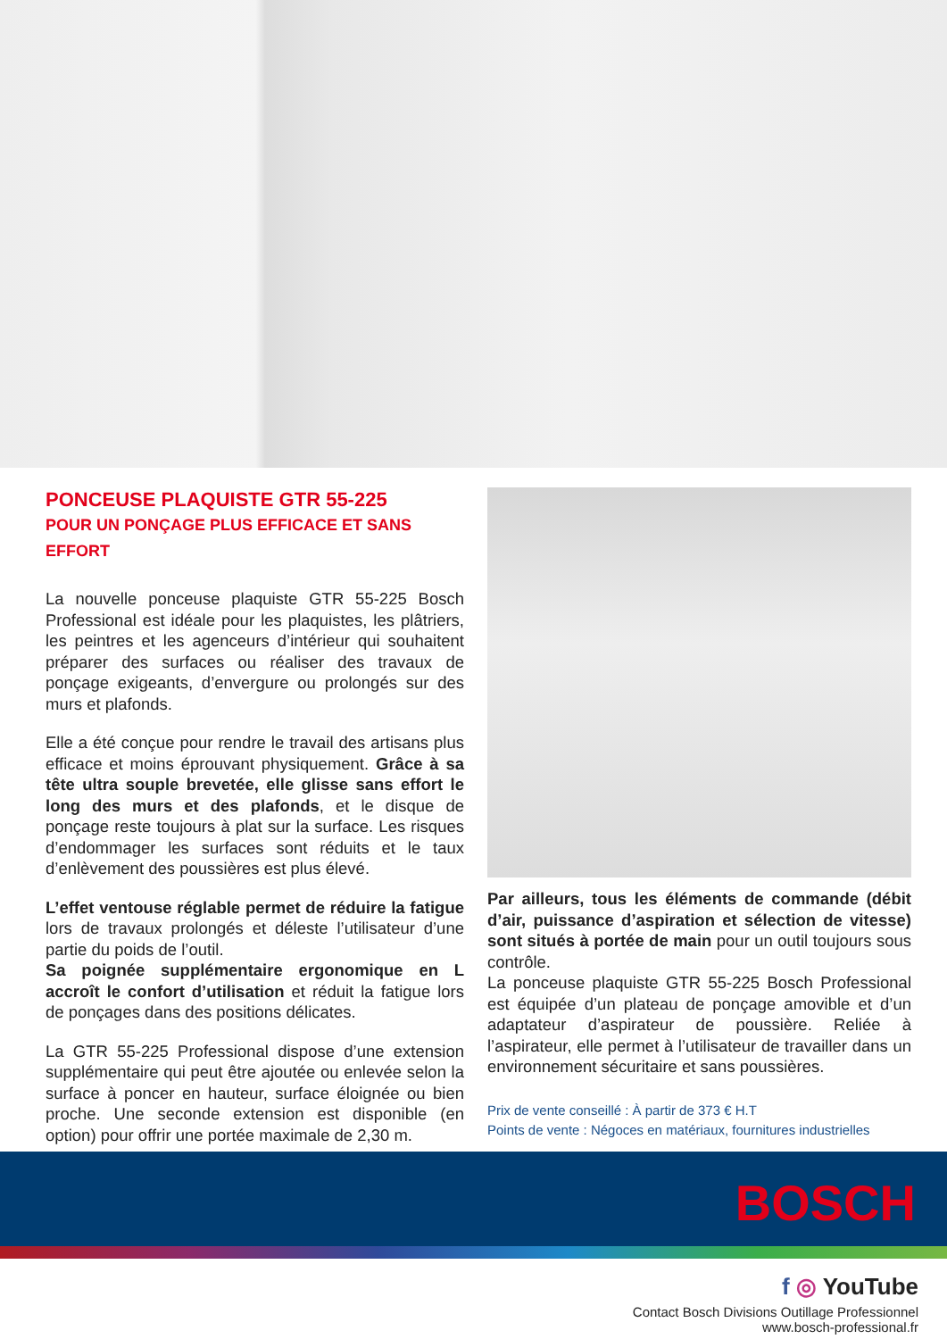PONCEUSE PLAQUISTE GTR 55-225
POUR UN PONÇAGE PLUS EFFICACE ET SANS EFFORT
La nouvelle ponceuse plaquiste GTR 55-225 Bosch Professional est idéale pour les plaquistes, les plâtriers, les peintres et les agenceurs d’intérieur qui souhaitent préparer des surfaces ou réaliser des travaux de ponçage exigeants, d’envergure ou prolongés sur des murs et plafonds.
Elle a été conçue pour rendre le travail des artisans plus efficace et moins éprouvant physiquement. Grâce à sa tête ultra souple brevetée, elle glisse sans effort le long des murs et des plafonds, et le disque de ponçage reste toujours à plat sur la surface. Les risques d’endommager les surfaces sont réduits et le taux d’enlèvement des poussières est plus élevé.
L’effet ventouse réglable permet de réduire la fatigue lors de travaux prolongés et déleste l’utilisateur d’une partie du poids de l’outil.
Sa poignée supplémentaire ergonomique en L accroît le confort d’utilisation et réduit la fatigue lors de ponçages dans des positions délicates.
La GTR 55-225 Professional dispose d’une extension supplémentaire qui peut être ajoutée ou enlevée selon la surface à poncer en hauteur, surface éloignée ou bien proche. Une seconde extension est disponible (en option) pour offrir une portée maximale de 2,30 m.
Par ailleurs, tous les éléments de commande (débit d’air, puissance d’aspiration et sélection de vitesse) sont situés à portée de main pour un outil toujours sous contrôle.
La ponceuse plaquiste GTR 55-225 Bosch Professional est équipée d’un plateau de ponçage amovible et d’un adaptateur d’aspirateur de poussière. Reliée à l’aspirateur, elle permet à l’utilisateur de travailler dans un environnement sécuritaire et sans poussières.
Prix de vente conseillé : À partir de 373 € H.T
Points de vente : Négoces en matériaux, fournitures industrielles
BOSCH
f ◎ YouTube
Contact Bosch Divisions Outillage Professionnel
www.bosch-professional.fr